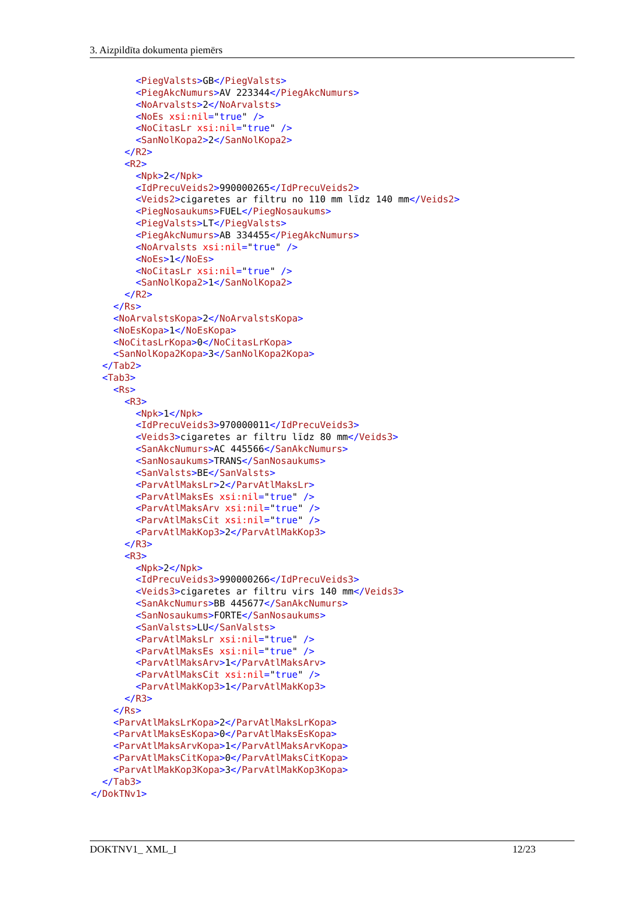3. Aizpildīta dokumenta piemērs
<PiegValsts>GB</PiegValsts> <PiegAkcNumurs>AV 223344</PiegAkcNumurs> <NoArvalsts>2</NoArvalsts> <NoEs xsi:nil="true" /> <NoCitasLr xsi:nil="true" /> <SanNolKopa2>2</SanNolKopa2> </R2> <R2> <Npk>2</Npk> <IdPrecuVeids2>990000265</IdPrecuVeids2> <Veids2>cigaretes ar filtru no 110 mm līdz 140 mm</Veids2> <PiegNosaukums>FUEL</PiegNosaukums> <PiegValsts>LT</PiegValsts> <PiegAkcNumurs>AB 334455</PiegAkcNumurs> <NoArvalsts xsi:nil="true" /> <NoEs>1</NoEs> <NoCitasLr xsi:nil="true" /> <SanNolKopa2>1</SanNolKopa2> </R2> </Rs> <NoArvalstsKopa>2</NoArvalstsKopa> <NoEsKopa>1</NoEsKopa> <NoCitasLrKopa>0</NoCitasLrKopa> <SanNolKopa2Kopa>3</SanNolKopa2Kopa> </Tab2> <Tab3> <Rs> <R3> <Npk>1</Npk> <IdPrecuVeids3>970000011</IdPrecuVeids3> <Veids3>cigaretes ar filtru līdz 80 mm</Veids3> <SanAkcNumurs>AC 445566</SanAkcNumurs> <SanNosaukums>TRANS</SanNosaukums> <SanValsts>BE</SanValsts> <ParvAtlMaksLr>2</ParvAtlMaksLr> <ParvAtlMaksEs xsi:nil="true" /> <ParvAtlMaksArv xsi:nil="true" /> <ParvAtlMaksCit xsi:nil="true" /> <ParvAtlMakKop3>2</ParvAtlMakKop3> </R3> <R3> <Npk>2</Npk> <IdPrecuVeids3>990000266</IdPrecuVeids3> <Veids3>cigaretes ar filtru virs 140 mm</Veids3> <SanAkcNumurs>BB 445677</SanAkcNumurs> <SanNosaukums>FORTE</SanNosaukums> <SanValsts>LU</SanValsts> <ParvAtlMaksLr xsi:nil="true" /> <ParvAtlMaksEs xsi:nil="true" /> <ParvAtlMaksArv>1</ParvAtlMaksArv> <ParvAtlMaksCit xsi:nil="true" /> <ParvAtlMakKop3>1</ParvAtlMakKop3> </R3> </Rs> <ParvAtlMaksLrKopa>2</ParvAtlMaksLrKopa> <ParvAtlMaksEsKopa>0</ParvAtlMaksEsKopa> <ParvAtlMaksArvKopa>1</ParvAtlMaksArvKopa> <ParvAtlMaksCitKopa>0</ParvAtlMaksCitKopa> <ParvAtlMakKop3Kopa>3</ParvAtlMakKop3Kopa> </Tab3> </DokTNv1>
DOKTNV1_ XML_I 12/23